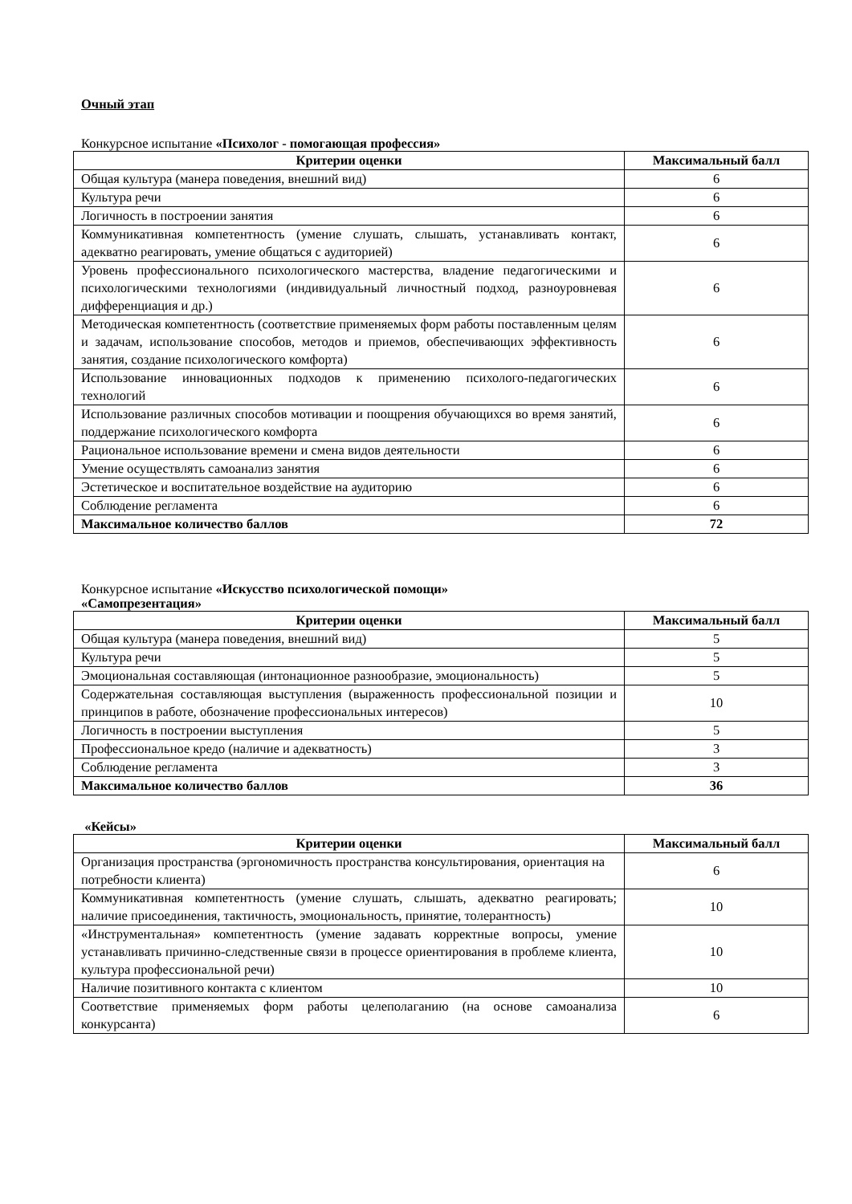Очный этап
Конкурсное испытание «Психолог - помогающая профессия»
| Критерии оценки | Максимальный балл |
| --- | --- |
| Общая культура (манера поведения, внешний вид) | 6 |
| Культура речи | 6 |
| Логичность в построении занятия | 6 |
| Коммуникативная компетентность (умение слушать, слышать, устанавливать контакт, адекватно реагировать, умение общаться с аудиторией) | 6 |
| Уровень профессионального психологического мастерства, владение педагогическими и психологическими технологиями (индивидуальный личностный подход, разноуровневая дифференциация и др.) | 6 |
| Методическая компетентность (соответствие применяемых форм работы поставленным целям и задачам, использование способов, методов и приемов, обеспечивающих эффективность занятия, создание психологического комфорта) | 6 |
| Использование инновационных подходов к применению психолого-педагогических технологий | 6 |
| Использование различных способов мотивации и поощрения обучающихся во время занятий, поддержание психологического комфорта | 6 |
| Рациональное использование времени и смена видов деятельности | 6 |
| Умение осуществлять самоанализ занятия | 6 |
| Эстетическое и воспитательное воздействие на аудиторию | 6 |
| Соблюдение регламента | 6 |
| Максимальное количество баллов | 72 |
Конкурсное испытание «Искусство психологической помощи»
«Самопрезентация»
| Критерии оценки | Максимальный балл |
| --- | --- |
| Общая культура (манера поведения, внешний вид) | 5 |
| Культура речи | 5 |
| Эмоциональная составляющая (интонационное разнообразие, эмоциональность) | 5 |
| Содержательная составляющая выступления (выраженность профессиональной позиции и принципов в работе, обозначение профессиональных интересов) | 10 |
| Логичность в построении выступления | 5 |
| Профессиональное кредо (наличие и адекватность) | 3 |
| Соблюдение регламента | 3 |
| Максимальное количество баллов | 36 |
«Кейсы»
| Критерии оценки | Максимальный балл |
| --- | --- |
| Организация пространства (эргономичность пространства консультирования, ориентация на потребности клиента) | 6 |
| Коммуникативная компетентность (умение слушать, слышать, адекватно реагировать; наличие присоединения, тактичность, эмоциональность, принятие, толерантность) | 10 |
| «Инструментальная» компетентность (умение задавать корректные вопросы, умение устанавливать причинно-следственные связи в процессе ориентирования в проблеме клиента, культура профессиональной речи) | 10 |
| Наличие позитивного контакта с клиентом | 10 |
| Соответствие применяемых форм работы целеполаганию (на основе самоанализа конкурсанта) | 6 |